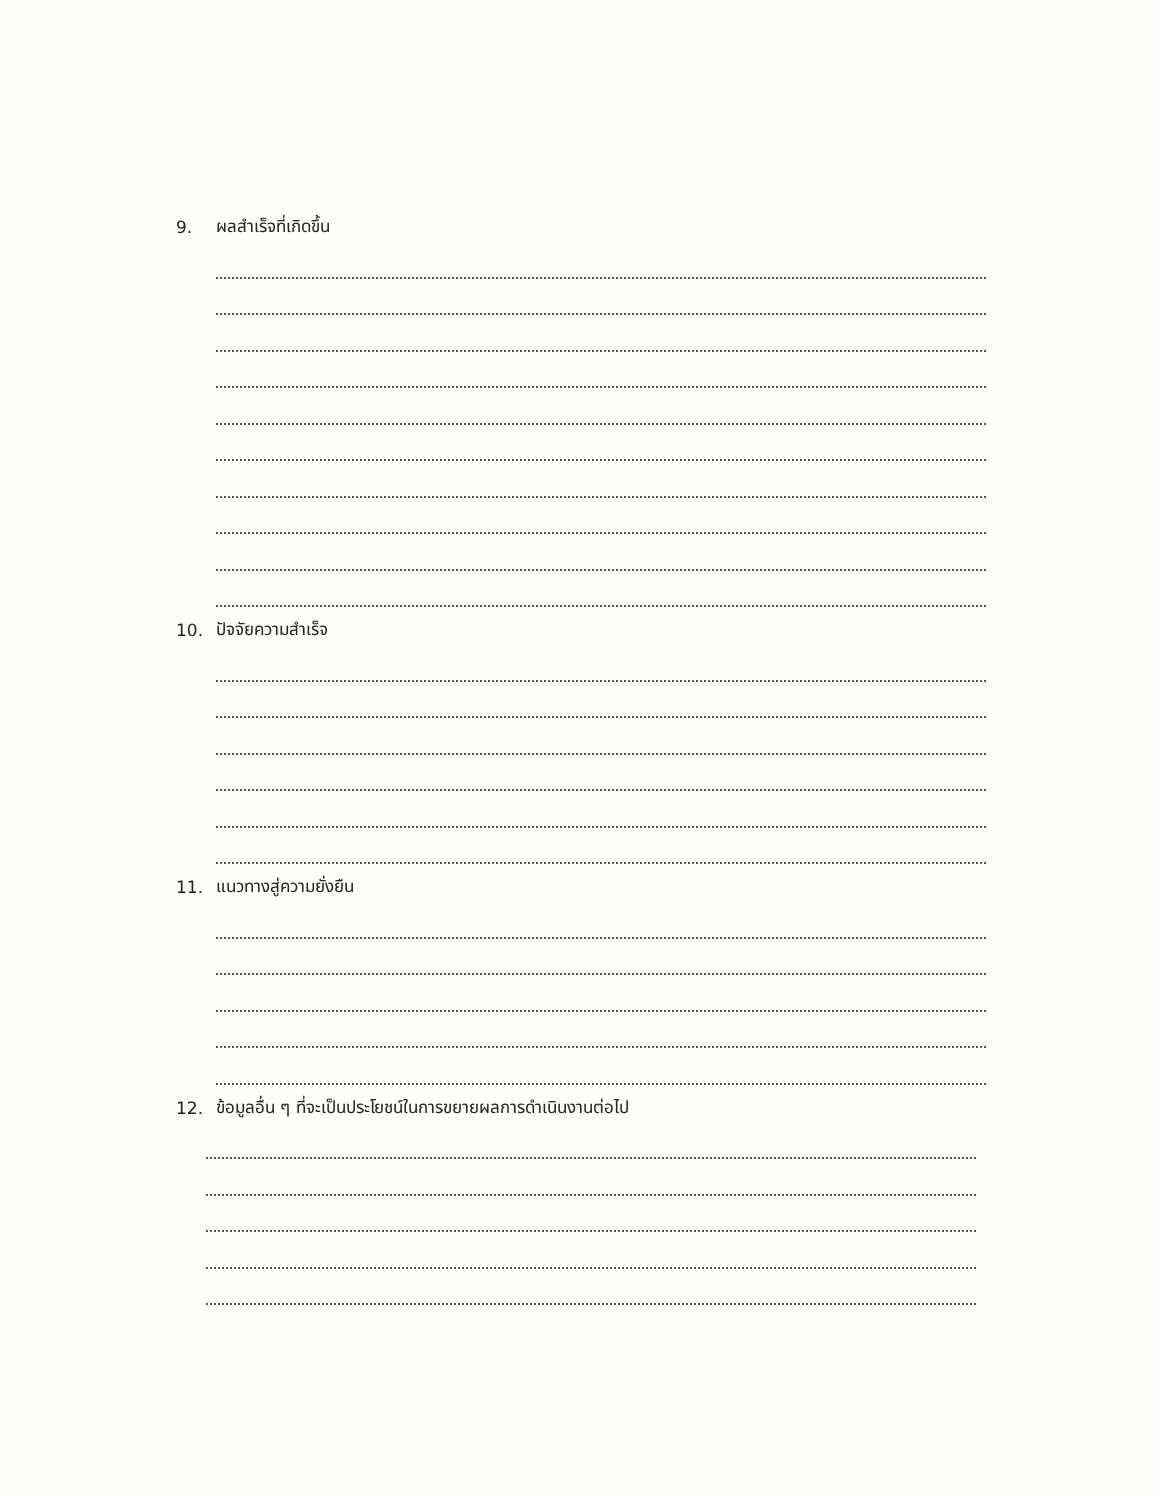9. ผลสำเร็จที่เกิดขึ้น
10. ปัจจัยความสำเร็จ
11. แนวทางสู่ความยั่งยืน
12. ข้อมูลอื่น ๆ ที่จะเป็นประโยชน์ในการขยายผลการดำเนินงานต่อไป